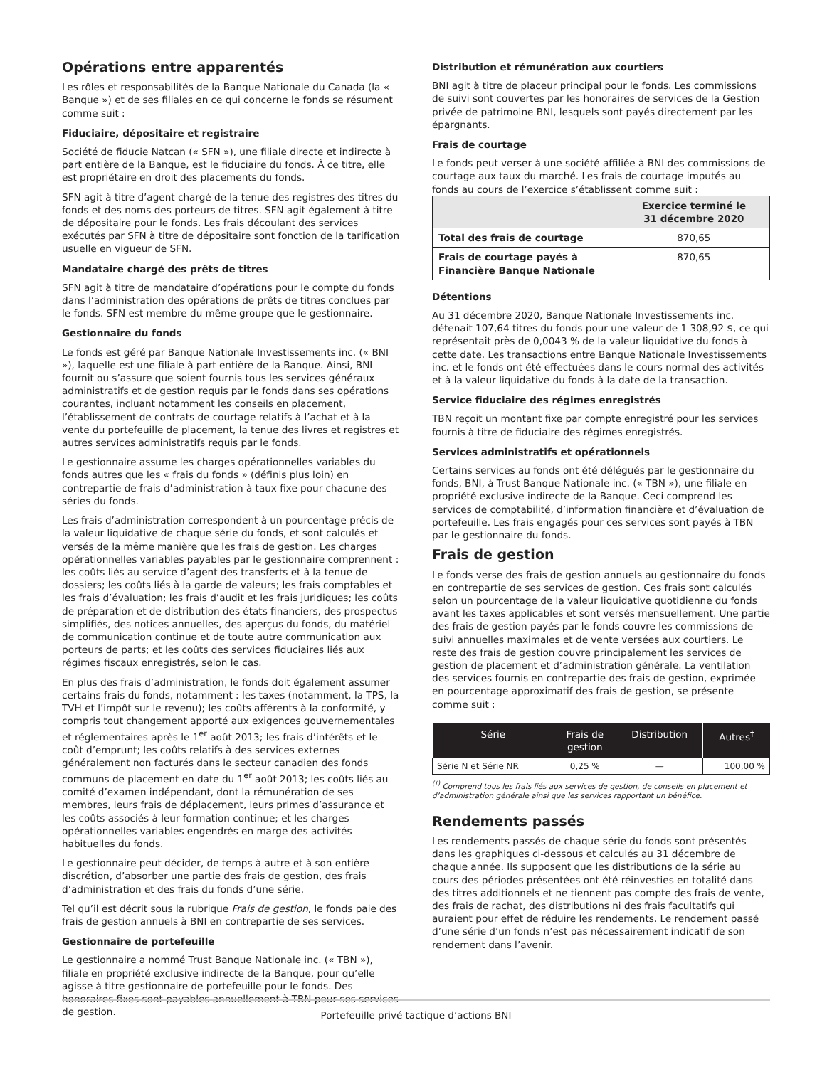Opérations entre apparentés
Les rôles et responsabilités de la Banque Nationale du Canada (la « Banque ») et de ses filiales en ce qui concerne le fonds se résument comme suit :
Fiduciaire, dépositaire et registraire
Société de fiducie Natcan (« SFN »), une filiale directe et indirecte à part entière de la Banque, est le fiduciaire du fonds. À ce titre, elle est propriétaire en droit des placements du fonds.
SFN agit à titre d’agent chargé de la tenue des registres des titres du fonds et des noms des porteurs de titres. SFN agit également à titre de dépositaire pour le fonds. Les frais découlant des services exécutés par SFN à titre de dépositaire sont fonction de la tarification usuelle en vigueur de SFN.
Mandataire chargé des prêts de titres
SFN agit à titre de mandataire d’opérations pour le compte du fonds dans l’administration des opérations de prêts de titres conclues par le fonds. SFN est membre du même groupe que le gestionnaire.
Gestionnaire du fonds
Le fonds est géré par Banque Nationale Investissements inc. (« BNI »), laquelle est une filiale à part entière de la Banque. Ainsi, BNI fournit ou s’assure que soient fournis tous les services généraux administratifs et de gestion requis par le fonds dans ses opérations courantes, incluant notamment les conseils en placement, l’établissement de contrats de courtage relatifs à l’achat et à la vente du portefeuille de placement, la tenue des livres et registres et autres services administratifs requis par le fonds.
Le gestionnaire assume les charges opérationnelles variables du fonds autres que les « frais du fonds » (définis plus loin) en contrepartie de frais d’administration à taux fixe pour chacune des séries du fonds.
Les frais d’administration correspondent à un pourcentage précis de la valeur liquidative de chaque série du fonds, et sont calculés et versés de la même manière que les frais de gestion. Les charges opérationnelles variables payables par le gestionnaire comprennent : les coûts liés au service d’agent des transferts et à la tenue de dossiers; les coûts liés à la garde de valeurs; les frais comptables et les frais d’évaluation; les frais d’audit et les frais juridiques; les coûts de préparation et de distribution des états financiers, des prospectus simplifiés, des notices annuelles, des aperçus du fonds, du matériel de communication continue et de toute autre communication aux porteurs de parts; et les coûts des services fiduciaires liés aux régimes fiscaux enregistrés, selon le cas.
En plus des frais d’administration, le fonds doit également assumer certains frais du fonds, notamment : les taxes (notamment, la TPS, la TVH et l’impôt sur le revenu); les coûts afférents à la conformité, y compris tout changement apporté aux exigences gouvernementales et réglementaires après le 1<sup>er</sup> août 2013; les frais d’intérêts et le coût d’emprunt; les coûts relatifs à des services externes généralement non facturés dans le secteur canadien des fonds communs de placement en date du 1<sup>er</sup> août 2013; les coûts liés au comité d’examen indépendant, dont la rémunération de ses membres, leurs frais de déplacement, leurs primes d’assurance et les coûts associés à leur formation continue; et les charges opérationnelles variables engendrés en marge des activités habituelles du fonds.
Le gestionnaire peut décider, de temps à autre et à son entière discrétion, d’absorber une partie des frais de gestion, des frais d’administration et des frais du fonds d’une série.
Tel qu’il est décrit sous la rubrique Frais de gestion, le fonds paie des frais de gestion annuels à BNI en contrepartie de ses services.
Gestionnaire de portefeuille
Le gestionnaire a nommé Trust Banque Nationale inc. (« TBN »), filiale en propriété exclusive indirecte de la Banque, pour qu’elle agisse à titre gestionnaire de portefeuille pour le fonds. Des honoraires fixes sont payables annuellement à TBN pour ses services de gestion.
Distribution et rémunération aux courtiers
BNI agit à titre de placeur principal pour le fonds. Les commissions de suivi sont couvertes par les honoraires de services de la Gestion privée de patrimoine BNI, lesquels sont payés directement par les épargnants.
Frais de courtage
Le fonds peut verser à une société affiliée à BNI des commissions de courtage aux taux du marché. Les frais de courtage imputés au fonds au cours de l’exercice s’établissent comme suit :
| | Exercice terminé le 31 décembre 2020 |
| --- | --- |
| Total des frais de courtage | 870,65 |
| Frais de courtage payés à Financière Banque Nationale | 870,65 |
Détentions
Au 31 décembre 2020, Banque Nationale Investissements inc. détenait 107,64 titres du fonds pour une valeur de 1 308,92 $, ce qui représentait près de 0,0043 % de la valeur liquidative du fonds à cette date. Les transactions entre Banque Nationale Investissements inc. et le fonds ont été effectuées dans le cours normal des activités et à la valeur liquidative du fonds à la date de la transaction.
Service fiduciaire des régimes enregistrés
TBN reçoit un montant fixe par compte enregistré pour les services fournis à titre de fiduciaire des régimes enregistrés.
Services administratifs et opérationnels
Certains services au fonds ont été délégués par le gestionnaire du fonds, BNI, à Trust Banque Nationale inc. (« TBN »), une filiale en propriété exclusive indirecte de la Banque. Ceci comprend les services de comptabilité, d’information financière et d’évaluation de portefeuille. Les frais engagés pour ces services sont payés à TBN par le gestionnaire du fonds.
Frais de gestion
Le fonds verse des frais de gestion annuels au gestionnaire du fonds en contrepartie de ses services de gestion. Ces frais sont calculés selon un pourcentage de la valeur liquidative quotidienne du fonds avant les taxes applicables et sont versés mensuellement. Une partie des frais de gestion payés par le fonds couvre les commissions de suivi annuelles maximales et de vente versées aux courtiers. Le reste des frais de gestion couvre principalement les services de gestion de placement et d’administration générale. La ventilation des services fournis en contrepartie des frais de gestion, exprimée en pourcentage approximatif des frais de gestion, se présente comme suit :
| Série | Frais de gestion | Distribution | Autres<sup>†</sup> |
| --- | --- | --- | --- |
| Série N et Série NR | 0,25 % | — | 100,00 % |
<sup>(†)</sup> Comprend tous les frais liés aux services de gestion, de conseils en placement et d’administration générale ainsi que les services rapportant un bénéfice.
Rendements passés
Les rendements passés de chaque série du fonds sont présentés dans les graphiques ci-dessous et calculés au 31 décembre de chaque année. Ils supposent que les distributions de la série au cours des périodes présentées ont été réinvesties en totalité dans des titres additionnels et ne tiennent pas compte des frais de vente, des frais de rachat, des distributions ni des frais facultatifs qui auraient pour effet de réduire les rendements. Le rendement passé d’une série d’un fonds n’est pas nécessairement indicatif de son rendement dans l’avenir.
Portefeuille privé tactique d’actions BNI